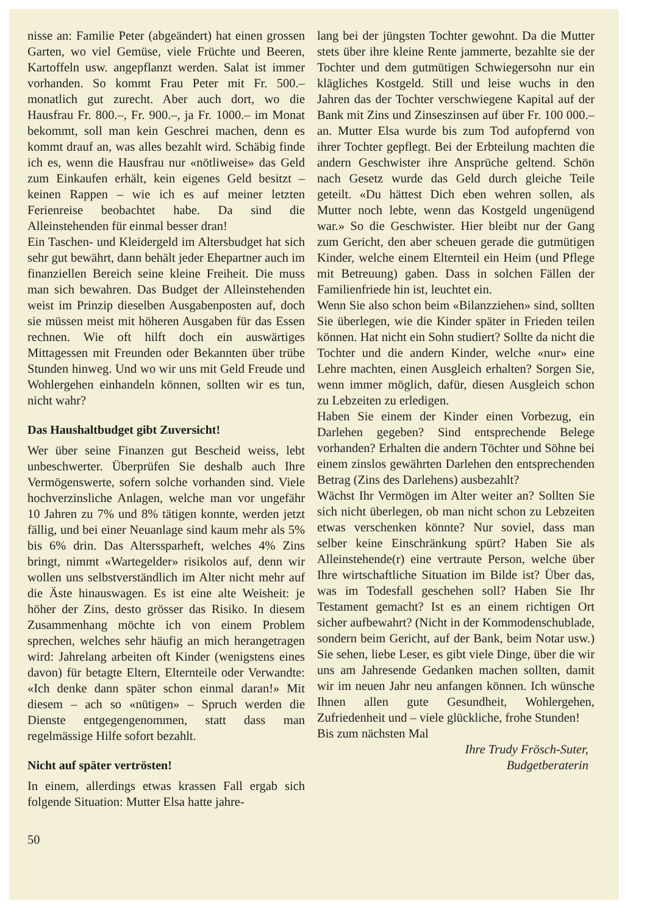nisse an: Familie Peter (abgeändert) hat einen grossen Garten, wo viel Gemüse, viele Früchte und Beeren, Kartoffeln usw. angepflanzt werden. Salat ist immer vorhanden. So kommt Frau Peter mit Fr. 500.– monatlich gut zurecht. Aber auch dort, wo die Hausfrau Fr. 800.–, Fr. 900.–, ja Fr. 1000.– im Monat bekommt, soll man kein Geschrei machen, denn es kommt drauf an, was alles bezahlt wird. Schäbig finde ich es, wenn die Hausfrau nur «nötliweise» das Geld zum Einkaufen erhält, kein eigenes Geld besitzt – keinen Rappen – wie ich es auf meiner letzten Ferienreise beobachtet habe. Da sind die Alleinstehenden für einmal besser dran!
Ein Taschen- und Kleidergeld im Altersbudget hat sich sehr gut bewährt, dann behält jeder Ehepartner auch im finanziellen Bereich seine kleine Freiheit. Die muss man sich bewahren. Das Budget der Alleinstehenden weist im Prinzip dieselben Ausgabenposten auf, doch sie müssen meist mit höheren Ausgaben für das Essen rechnen. Wie oft hilft doch ein auswärtiges Mittagessen mit Freunden oder Bekannten über trübe Stunden hinweg. Und wo wir uns mit Geld Freude und Wohlergehen einhandeln können, sollten wir es tun, nicht wahr?
Das Haushaltbudget gibt Zuversicht!
Wer über seine Finanzen gut Bescheid weiss, lebt unbeschwerter. Überprüfen Sie deshalb auch Ihre Vermögenswerte, sofern solche vorhanden sind. Viele hochverzinsliche Anlagen, welche man vor ungefähr 10 Jahren zu 7% und 8% tätigen konnte, werden jetzt fällig, und bei einer Neuanlage sind kaum mehr als 5% bis 6% drin. Das Alterssparheft, welches 4% Zins bringt, nimmt «Wartegelder» risikolos auf, denn wir wollen uns selbstverständlich im Alter nicht mehr auf die Äste hinauswagen. Es ist eine alte Weisheit: je höher der Zins, desto grösser das Risiko. In diesem Zusammenhang möchte ich von einem Problem sprechen, welches sehr häufig an mich herangetragen wird: Jahrelang arbeiten oft Kinder (wenigstens eines davon) für betagte Eltern, Elternteile oder Verwandte: «Ich denke dann später schon einmal daran!» Mit diesem – ach so «nütigen» – Spruch werden die Dienste entgegengenommen, statt dass man regelmässige Hilfe sofort bezahlt.
Nicht auf später vertrösten!
In einem, allerdings etwas krassen Fall ergab sich folgende Situation: Mutter Elsa hatte jahre-
50
lang bei der jüngsten Tochter gewohnt. Da die Mutter stets über ihre kleine Rente jammerte, bezahlte sie der Tochter und dem gutmütigen Schwiegersohn nur ein klägliches Kostgeld. Still und leise wuchs in den Jahren das der Tochter verschwiegene Kapital auf der Bank mit Zins und Zinseszinsen auf über Fr. 100 000.– an. Mutter Elsa wurde bis zum Tod aufopfernd von ihrer Tochter gepflegt. Bei der Erbteilung machten die andern Geschwister ihre Ansprüche geltend. Schön nach Gesetz wurde das Geld durch gleiche Teile geteilt. «Du hättest Dich eben wehren sollen, als Mutter noch lebte, wenn das Kostgeld ungenügend war.» So die Geschwister. Hier bleibt nur der Gang zum Gericht, den aber scheuen gerade die gutmütigen Kinder, welche einem Elternteil ein Heim (und Pflege mit Betreuung) gaben. Dass in solchen Fällen der Familienfriede hin ist, leuchtet ein.
Wenn Sie also schon beim «Bilanzziehen» sind, sollten Sie überlegen, wie die Kinder später in Frieden teilen können. Hat nicht ein Sohn studiert? Sollte da nicht die Tochter und die andern Kinder, welche «nur» eine Lehre machten, einen Ausgleich erhalten? Sorgen Sie, wenn immer möglich, dafür, diesen Ausgleich schon zu Lebzeiten zu erledigen.
Haben Sie einem der Kinder einen Vorbezug, ein Darlehen gegeben? Sind entsprechende Belege vorhanden? Erhalten die andern Töchter und Söhne bei einem zinslos gewährten Darlehen den entsprechenden Betrag (Zins des Darlehens) ausbezahlt?
Wächst Ihr Vermögen im Alter weiter an? Sollten Sie sich nicht überlegen, ob man nicht schon zu Lebzeiten etwas verschenken könnte? Nur soviel, dass man selber keine Einschränkung spürt? Haben Sie als Alleinstehende(r) eine vertraute Person, welche über Ihre wirtschaftliche Situation im Bilde ist? Über das, was im Todesfall geschehen soll? Haben Sie Ihr Testament gemacht? Ist es an einem richtigen Ort sicher aufbewahrt? (Nicht in der Kommodenschublade, sondern beim Gericht, auf der Bank, beim Notar usw.) Sie sehen, liebe Leser, es gibt viele Dinge, über die wir uns am Jahresende Gedanken machen sollten, damit wir im neuen Jahr neu anfangen können. Ich wünsche Ihnen allen gute Gesundheit, Wohlergehen, Zufriedenheit und – viele glückliche, frohe Stunden!
Bis zum nächsten Mal
Ihre Trudy Frösch-Suter,
Budgetberaterin